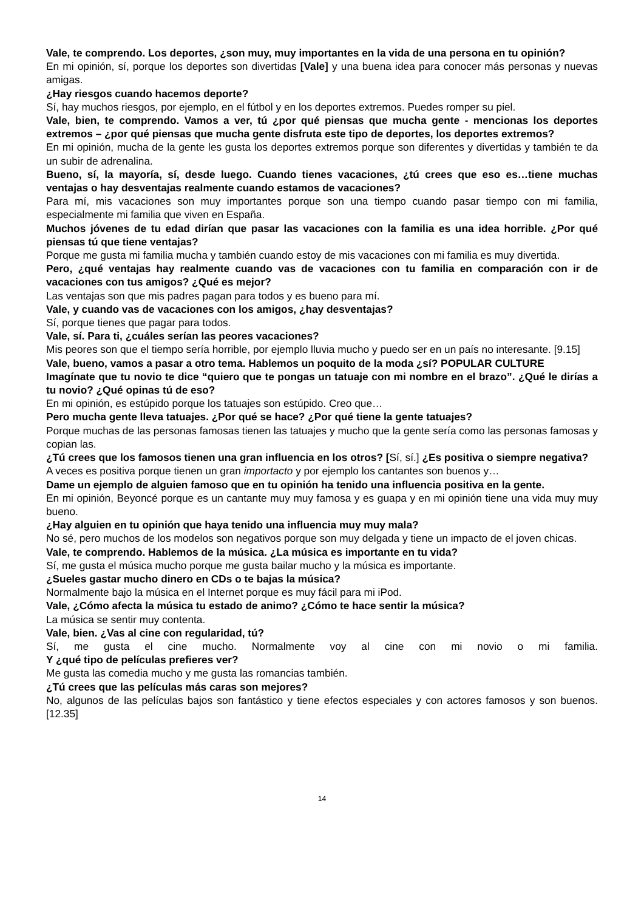Vale, te comprendo. Los deportes, ¿son muy, muy importantes en la vida de una persona en tu opinión?
En mi opinión, sí, porque los deportes son divertidas [Vale] y una buena idea para conocer más personas y nuevas amigas.
¿Hay riesgos cuando hacemos deporte?
Sí, hay muchos riesgos, por ejemplo, en el fútbol y en los deportes extremos. Puedes romper su piel.
Vale, bien, te comprendo. Vamos a ver, tú ¿por qué piensas que mucha gente - mencionas los deportes extremos – ¿por qué piensas que mucha gente disfruta este tipo de deportes, los deportes extremos?
En mi opinión, mucha de la gente les gusta los deportes extremos porque son diferentes y divertidas y también te da un subir de adrenalina.
Bueno, sí, la mayoría, sí, desde luego. Cuando tienes vacaciones, ¿tú crees que eso es…tiene muchas ventajas o hay desventajas realmente cuando estamos de vacaciones?
Para mí, mis vacaciones son muy importantes porque son una tiempo cuando pasar tiempo con mi familia, especialmente mi familia que viven en España.
Muchos jóvenes de tu edad dirían que pasar las vacaciones con la familia es una idea horrible. ¿Por qué piensas tú que tiene ventajas?
Porque me gusta mi familia mucha y también cuando estoy de mis vacaciones con mi familia es muy divertida.
Pero, ¿qué ventajas hay realmente cuando vas de vacaciones con tu familia en comparación con ir de vacaciones con tus amigos? ¿Qué es mejor?
Las ventajas son que mis padres pagan para todos y es bueno para mí.
Vale, y cuando vas de vacaciones con los amigos, ¿hay desventajas?
Sí, porque tienes que pagar para todos.
Vale, sí. Para ti, ¿cuáles serían las peores vacaciones?
Mis peores son que el tiempo sería horrible, por ejemplo lluvia mucho y puedo ser en un país no interesante. [9.15]
Vale, bueno, vamos a pasar a otro tema. Hablemos un poquito de la moda ¿sí? POPULAR CULTURE
Imagínate que tu novio te dice “quiero que te pongas un tatuaje con mi nombre en el brazo”. ¿Qué le dirías a tu novio? ¿Qué opinas tú de eso?
En mi opinión, es estúpido porque los tatuajes son estúpido. Creo que…
Pero mucha gente lleva tatuajes. ¿Por qué se hace? ¿Por qué tiene la gente tatuajes?
Porque muchas de las personas famosas tienen las tatuajes y mucho que la gente sería como las personas famosas y copian las.
¿Tú crees que los famosos tienen una gran influencia en los otros? [Sí, sí.] ¿Es positiva o siempre negativa?
A veces es positiva porque tienen un gran importacto y por ejemplo los cantantes son buenos y…
Dame un ejemplo de alguien famoso que en tu opinión ha tenido una influencia positiva en la gente.
En mi opinión, Beyoncé porque es un cantante muy muy famosa y es guapa y en mi opinión tiene una vida muy muy bueno.
¿Hay alguien en tu opinión que haya tenido una influencia muy muy mala?
No sé, pero muchos de los modelos son negativos porque son muy delgada y tiene un impacto de el joven chicas.
Vale, te comprendo. Hablemos de la música. ¿La música es importante en tu vida?
Sí, me gusta el música mucho porque me gusta bailar mucho y la música es importante.
¿Sueles gastar mucho dinero en CDs o te bajas la música?
Normalmente bajo la música en el Internet porque es muy fácil para mi iPod.
Vale, ¿Cómo afecta la música tu estado de animo? ¿Cómo te hace sentir la música?
La música se sentir muy contenta.
Vale, bien. ¿Vas al cine con regularidad, tú?
Sí, me gusta el cine mucho. Normalmente voy al cine con mi novio o mi familia.
Y ¿qué tipo de películas prefieres ver?
Me gusta las comedia mucho y me gusta las romancias también.
¿Tú crees que las películas más caras son mejores?
No, algunos de las películas bajos son fantástico y tiene efectos especiales y con actores famosos y son buenos. [12.35]
14